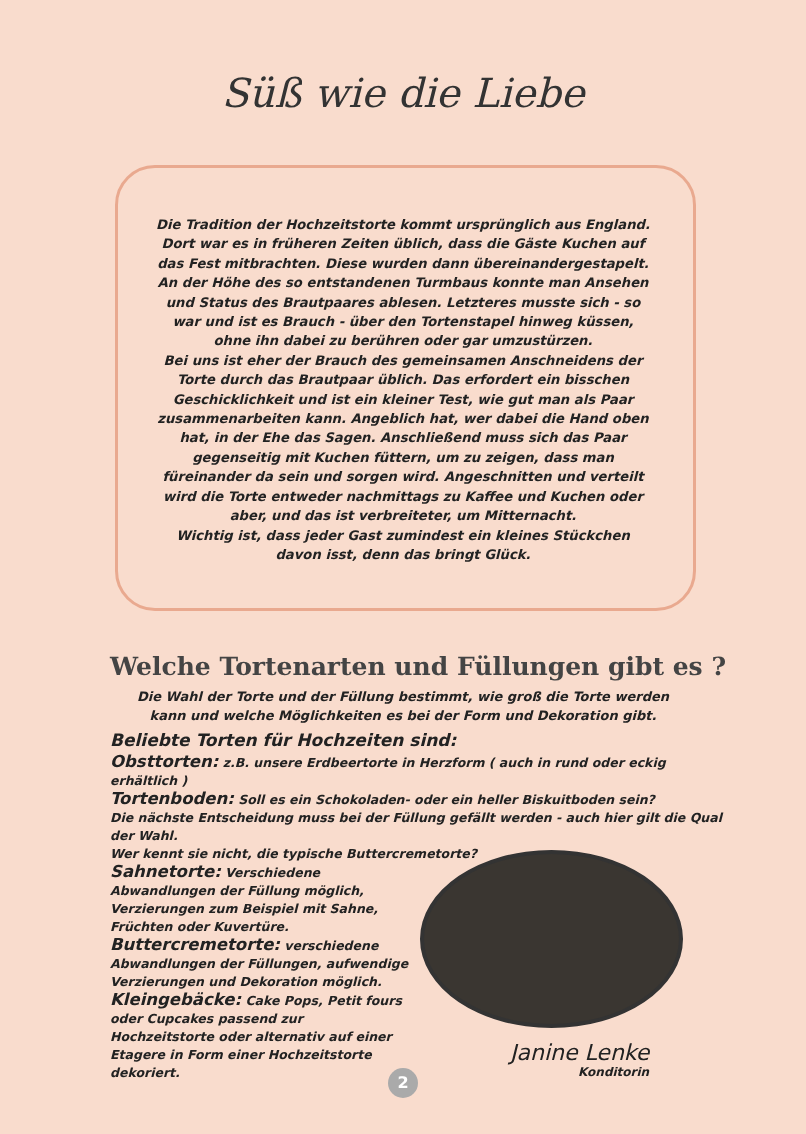Süß wie die Liebe
Die Tradition der Hochzeitstorte kommt ursprünglich aus England. Dort war es in früheren Zeiten üblich, dass die Gäste Kuchen auf das Fest mitbrachten. Diese wurden dann übereinandergestapelt. An der Höhe des so entstandenen Turmbaus konnte man Ansehen und Status des Brautpaares ablesen. Letzteres musste sich - so war und ist es Brauch - über den Tortenstapel hinweg küssen, ohne ihn dabei zu berühren oder gar umzustürzen.
Bei uns ist eher der Brauch des gemeinsamen Anschneidens der Torte durch das Brautpaar üblich. Das erfordert ein bisschen Geschicklichkeit und ist ein kleiner Test, wie gut man als Paar zusammenarbeiten kann. Angeblich hat, wer dabei die Hand oben hat, in der Ehe das Sagen. Anschließend muss sich das Paar gegenseitig mit Kuchen füttern, um zu zeigen, dass man füreinander da sein und sorgen wird. Angeschnitten und verteilt wird die Torte entweder nachmittags zu Kaffee und Kuchen oder aber, und das ist verbreiteter, um Mitternacht.
Wichtig ist, dass jeder Gast zumindest ein kleines Stückchen davon isst, denn das bringt Glück.
Welche Tortenarten und Füllungen gibt es ?
Die Wahl der Torte und der Füllung bestimmt, wie groß die Torte werden
kann und welche Möglichkeiten es bei der Form und Dekoration gibt.
Beliebte Torten für Hochzeiten sind:
Obsttorten: z.B. unsere Erdbeertorte in Herzform ( auch in rund oder eckig erhältlich )
Tortenboden: Soll es ein Schokoladen- oder ein heller Biskuitboden sein?
Die nächste Entscheidung muss bei der Füllung gefällt werden - auch hier gilt die Qual der Wahl.
Wer kennt sie nicht, die typische Buttercremetorte?
Sahnetorte: Verschiedene Abwandlungen der Füllung möglich, Verzierungen zum Beispiel mit Sahne, Früchten oder Kuvertüre.
Buttercremetorte: verschiedene Abwandlungen der Füllungen, aufwendige Verzierungen und Dekoration möglich.
Kleingebäcke: Cake Pops, Petit fours oder Cupcakes passend zur Hochzeitstorte oder alternativ auf einer Etagere in Form einer Hochzeitstorte dekoriert.
Janine Lenke
Konditorin
2